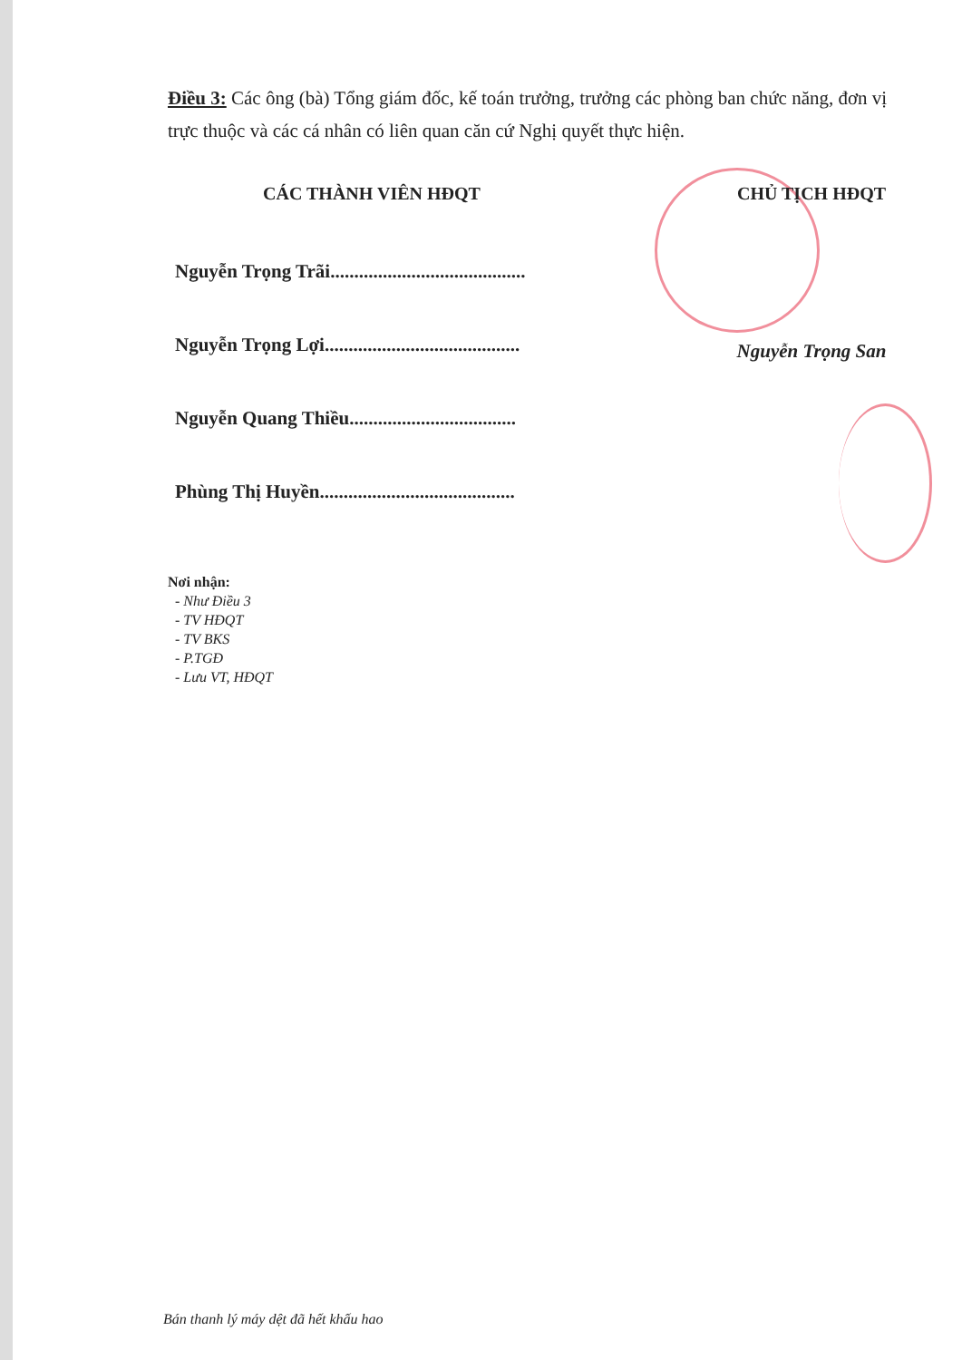Điều 3: Các ông (bà) Tổng giám đốc, kế toán trưởng, trưởng các phòng ban chức năng, đơn vị trực thuộc và các cá nhân có liên quan căn cứ Nghị quyết thực hiện.
CÁC THÀNH VIÊN HĐQT
Nguyễn Trọng Trãi.........................................
Nguyễn Trọng Lợi.........................................
Nguyễn Quang Thiều...................................
Phùng Thị Huyền.........................................
CHỦ TỊCH HĐQT
Nguyễn Trọng San
Nơi nhận:
- Như Điều 3
- TV HĐQT
- TV BKS
- P.TGĐ
- Lưu VT, HĐQT
Bán thanh lý máy dệt đã hết khấu hao